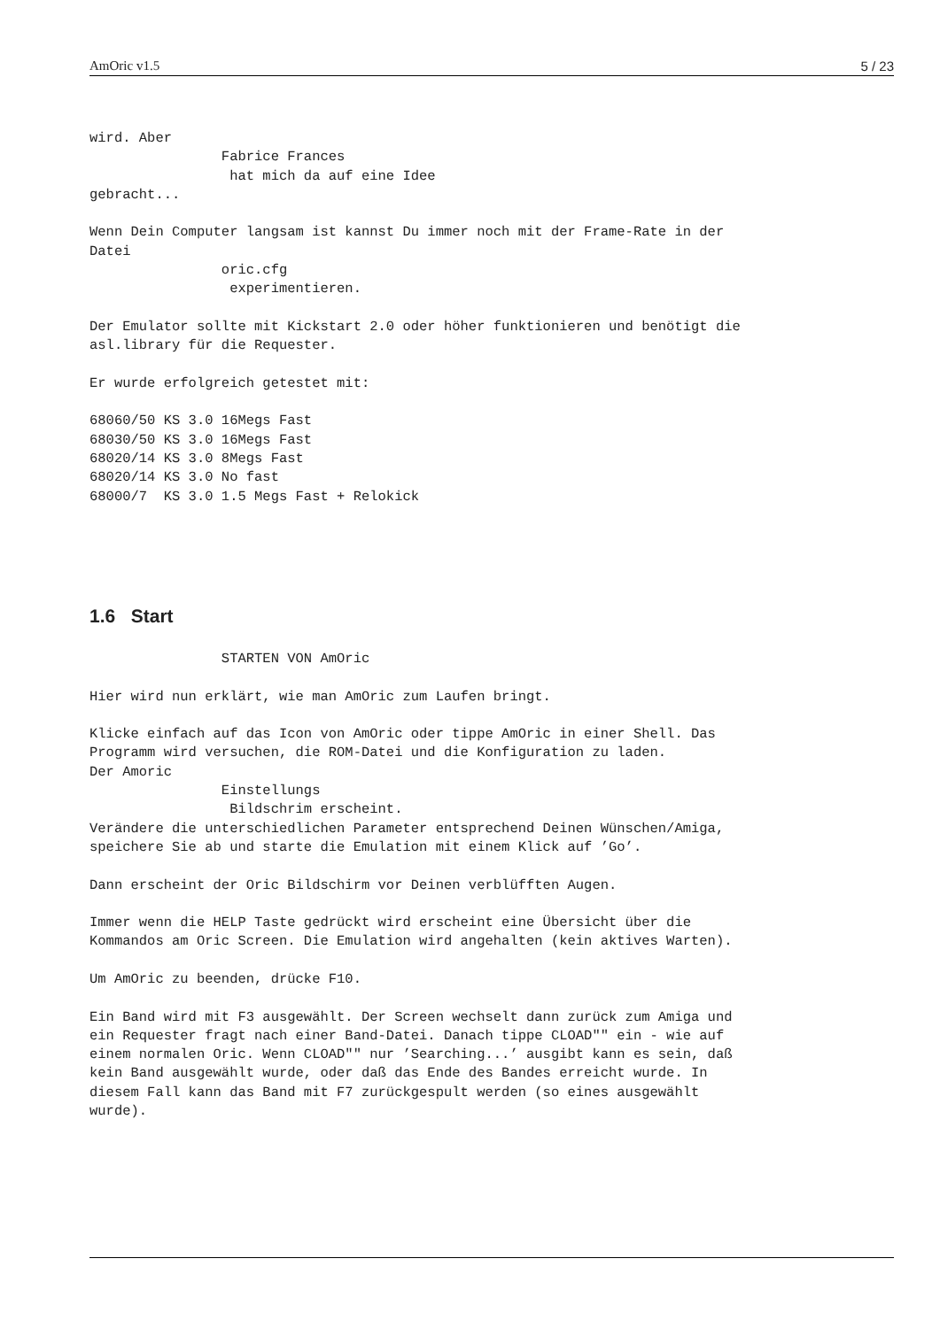AmOric v1.5 5 / 23
wird. Aber
                Fabrice Frances
                 hat mich da auf eine Idee
gebracht...

Wenn Dein Computer langsam ist kannst Du immer noch mit der Frame-Rate in der
Datei
                oric.cfg
                 experimentieren.

Der Emulator sollte mit Kickstart 2.0 oder höher funktionieren und benötigt die
asl.library für die Requester.

Er wurde erfolgreich getestet mit:

68060/50 KS 3.0 16Megs Fast
68030/50 KS 3.0 16Megs Fast
68020/14 KS 3.0 8Megs Fast
68020/14 KS 3.0 No fast
68000/7  KS 3.0 1.5 Megs Fast + Relokick
1.6 Start
                STARTEN VON AmOric

Hier wird nun erklärt, wie man AmOric zum Laufen bringt.

Klicke einfach auf das Icon von AmOric oder tippe AmOric in einer Shell. Das
Programm wird versuchen, die ROM-Datei und die Konfiguration zu laden.
Der Amoric
                Einstellungs
                 Bildschrim erscheint.
Verändere die unterschiedlichen Parameter entsprechend Deinen Wünschen/Amiga,
speichere Sie ab und starte die Emulation mit einem Klick auf ’Go’.

Dann erscheint der Oric Bildschirm vor Deinen verblüfften Augen.

Immer wenn die HELP Taste gedrückt wird erscheint eine Übersicht über die
Kommandos am Oric Screen. Die Emulation wird angehalten (kein aktives Warten).

Um AmOric zu beenden, drücke F10.

Ein Band wird mit F3 ausgewählt. Der Screen wechselt dann zurück zum Amiga und
ein Requester fragt nach einer Band-Datei. Danach tippe CLOAD"" ein - wie auf
einem normalen Oric. Wenn CLOAD"" nur ’Searching...’ ausgibt kann es sein, daß
kein Band ausgewählt wurde, oder daß das Ende des Bandes erreicht wurde. In
diesem Fall kann das Band mit F7 zurückgespult werden (so eines ausgewählt
wurde).